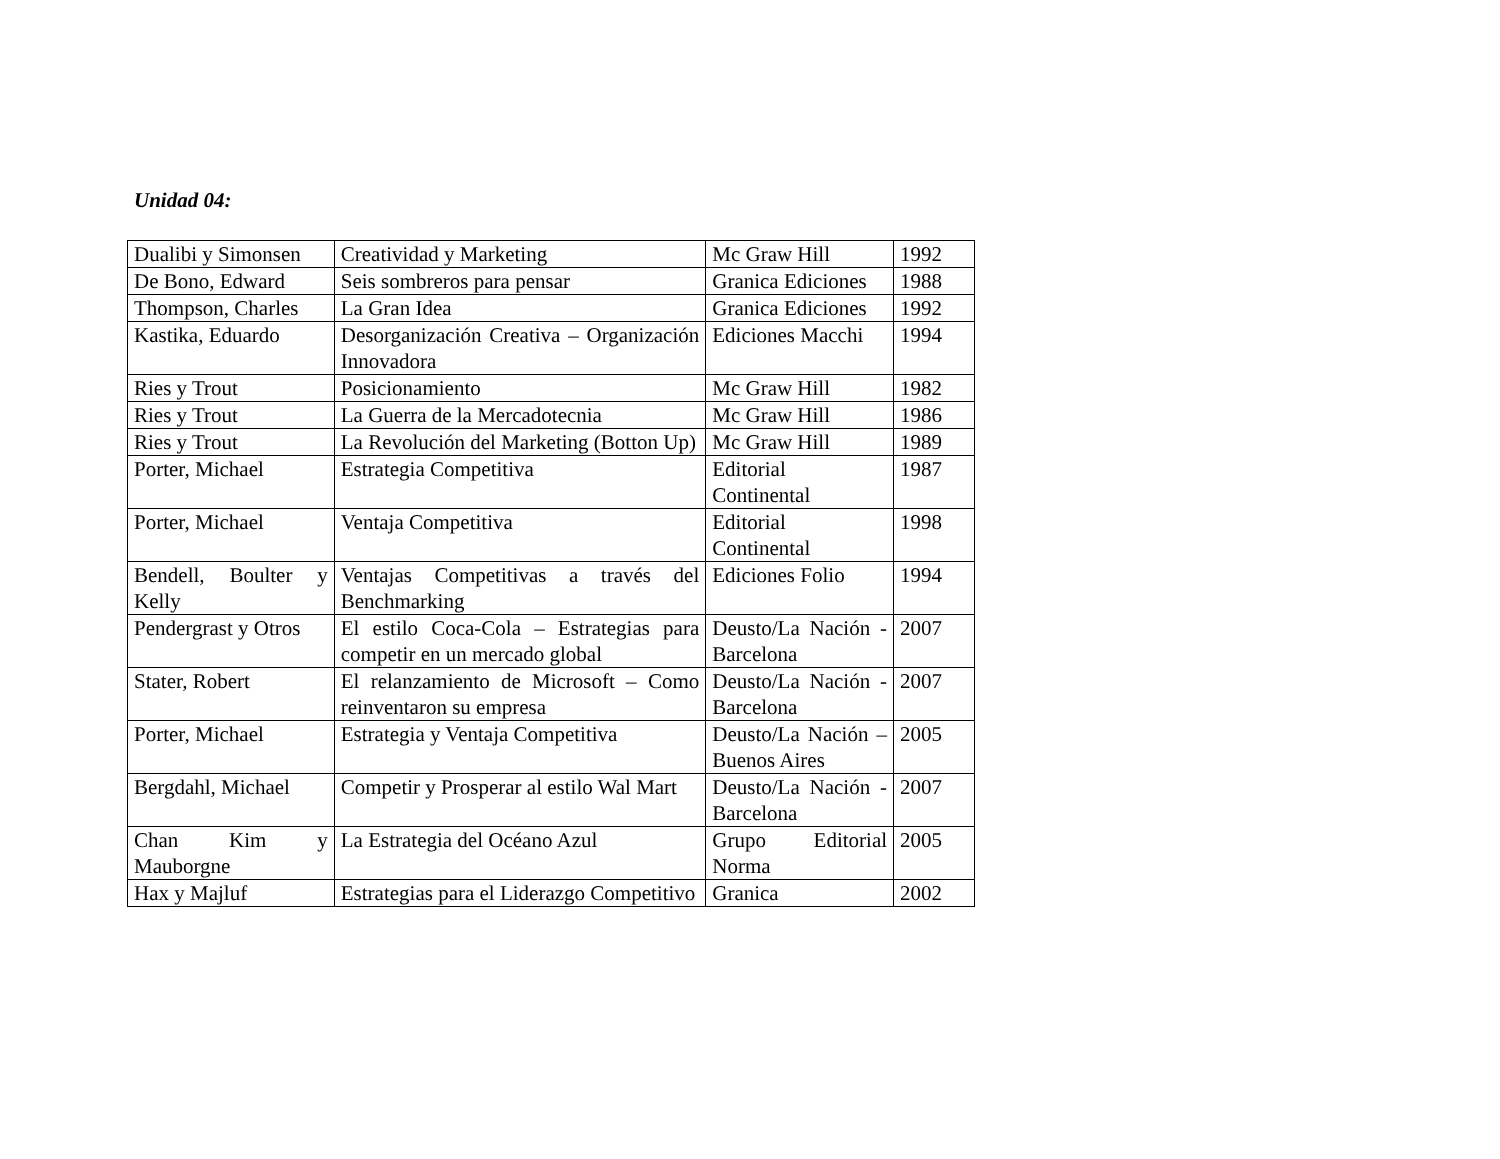Unidad 04:
| Dualibi y Simonsen | Creatividad y Marketing | Mc Graw Hill | 1992 |
| De Bono, Edward | Seis sombreros para pensar | Granica Ediciones | 1988 |
| Thompson, Charles | La Gran Idea | Granica Ediciones | 1992 |
| Kastika, Eduardo | Desorganización Creativa – Organización Innovadora | Ediciones Macchi | 1994 |
| Ries y Trout | Posicionamiento | Mc Graw Hill | 1982 |
| Ries y Trout | La Guerra de la Mercadotecnia | Mc Graw Hill | 1986 |
| Ries y Trout | La Revolución del Marketing (Botton Up) | Mc Graw Hill | 1989 |
| Porter, Michael | Estrategia Competitiva | Editorial Continental | 1987 |
| Porter, Michael | Ventaja Competitiva | Editorial Continental | 1998 |
| Bendell, Boulter y Kelly | Ventajas Competitivas a través del Benchmarking | Ediciones Folio | 1994 |
| Pendergrast y Otros | El estilo Coca-Cola – Estrategias para competir en un mercado global | Deusto/La Nación - Barcelona | 2007 |
| Stater, Robert | El relanzamiento de Microsoft – Como reinventaron su empresa | Deusto/La Nación - Barcelona | 2007 |
| Porter, Michael | Estrategia y Ventaja Competitiva | Deusto/La Nación – Buenos Aires | 2005 |
| Bergdahl, Michael | Competir y Prosperar al estilo Wal Mart | Deusto/La Nación - Barcelona | 2007 |
| Chan Kim y Mauborgne | La Estrategia del Océano Azul | Grupo Editorial Norma | 2005 |
| Hax y Majluf | Estrategias para el Liderazgo Competitivo | Granica | 2002 |